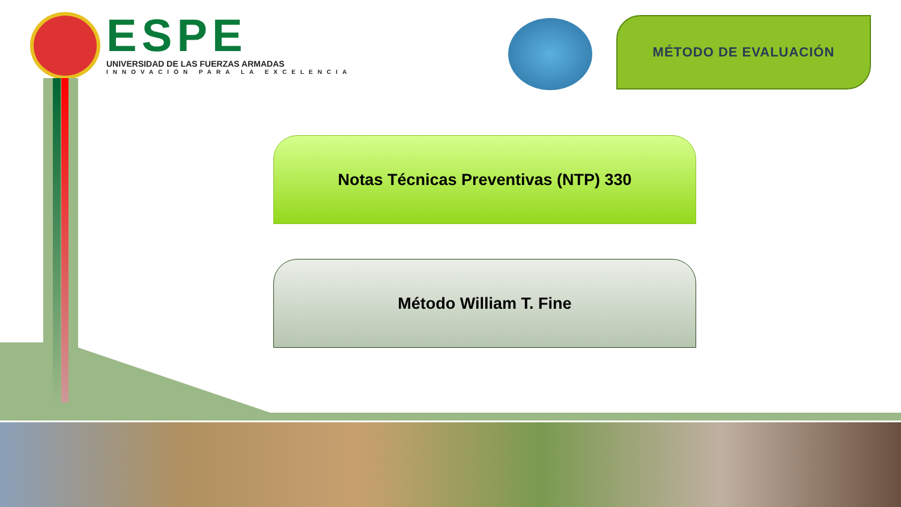ESPE
UNIVERSIDAD DE LAS FUERZAS ARMADAS
INNOVACIÓN PARA LA EXCELENCIA
MÉTODO DE EVALUACIÓN
Notas Técnicas Preventivas (NTP) 330
Método William T. Fine